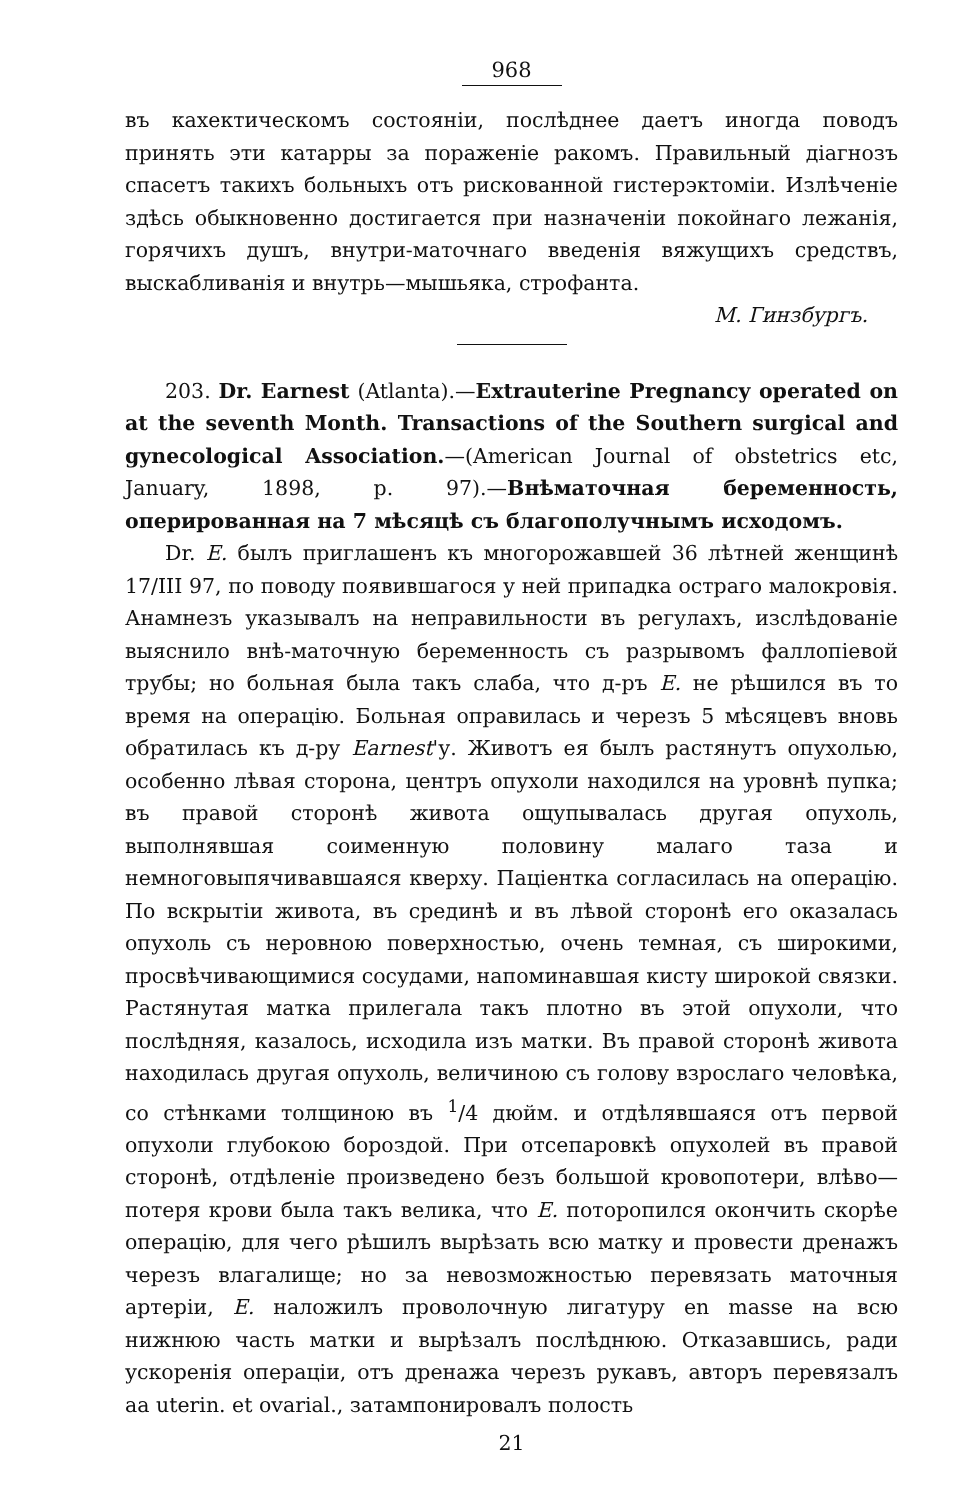968
въ кахектическомъ состоянiи, послѣднее даетъ иногда поводъ принять эти катарры за пораженiе ракомъ. Правильный дiагнозъ спасетъ такихъ больныхъ отъ рискованной гистерэктомiи. Излѣченiе здѣсь обыкновенно достигается при назначенiи покойнаго лежанiя, горячихъ душъ, внутри-маточнаго введенiя вяжущихъ средствъ, выскабливанiя и внутрь—мышьяка, строфанта.
М. Гинзбургъ.
203. Dr. Earnest (Atlanta).—Extrauterine Pregnancy operated on at the seventh Month. Transactions of the Southern surgical and gynecological Association.—(American Journal of obstetrics etc, January, 1898, p. 97).—Внѣматочная беременность, оперированная на 7 мѣсяцѣ съ благополучнымъ исходомъ.
Dr. E. былъ приглашенъ къ многорожавшей 36 лѣтней женщинѣ 17/III 97, по поводу появившагося у ней припадка остраго малокровiя. Анамнезъ указывалъ на неправильности въ регулахъ, изслѣдованiе выяснило внѣ-маточную беременность съ разрывомъ фаллопiевой трубы; но больная была такъ слаба, что д-ръ E. не рѣшился въ то время на операцiю. Больная оправилась и черезъ 5 мѣсяцевъ вновь обратилась къ д-ру Earnest'у. Животъ ея былъ растянутъ опухолью, особенно лѣвая сторона, центръ опухоли находился на уровнѣ пупка; въ правой сторонѣ живота ощупывалась другая опухоль, выполнявшая соименную половину малаго таза и немноговыпячивавшаяся кверху. Пацiентка согласилась на операцiю. По вскрытiи живота, въ срединѣ и въ лѣвой сторонѣ его оказалась опухоль съ неровною поверхностью, очень темная, съ широкими, просвѣчивающимися сосудами, напоминавшая кисту широкой связки. Растянутая матка прилегала такъ плотно въ этой опухоли, что послѣдняя, казалось, исходила изъ матки. Въ правой сторонѣ живота находилась другая опухоль, величиною съ голову взрослаго человѣка, со стѣнками толщиною въ <sup>1</sup>/4 дюйм. и отдѣлявшаяся отъ первой опухоли глубокою бороздой. При отсепаровкѣ опухолей въ правой сторонѣ, отдѣленiе произведено безъ большой кровопотери, влѣво—потеря крови была такъ велика, что E. поторопился окончить скорѣе операцiю, для чего рѣшилъ вырѣзать всю матку и провести дренажъ черезъ влагалище; но за невозможностью перевязать маточныя артерiи, E. наложилъ проволочную лигатуру en masse на всю нижнюю часть матки и вырѣзалъ послѣднюю. Отказавшись, ради ускоренiя операцiи, отъ дренажа черезъ рукавъ, авторъ перевязалъ aa uterin. et ovarial., затампонировалъ полость
21